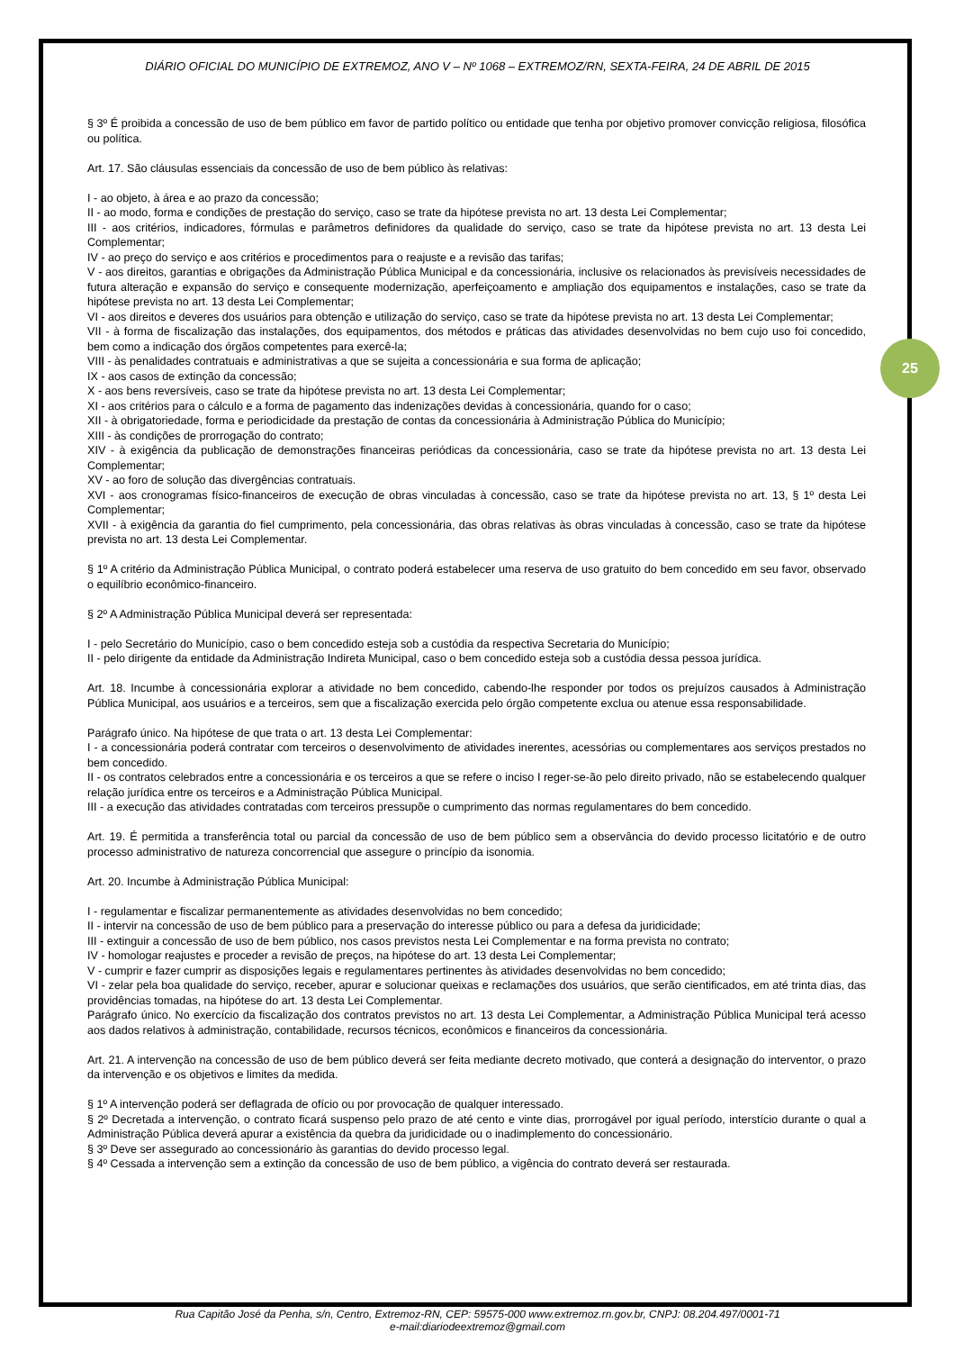25
DIÁRIO OFICIAL DO MUNICÍPIO DE EXTREMOZ, ANO V – Nº 1068 – EXTREMOZ/RN, SEXTA-FEIRA, 24 DE ABRIL DE 2015
§ 3º É proibida a concessão de uso de bem público em favor de partido político ou entidade que tenha por objetivo promover convicção religiosa, filosófica ou política.
Art. 17. São cláusulas essenciais da concessão de uso de bem público às relativas:
I - ao objeto, à área e ao prazo da concessão;
II - ao modo, forma e condições de prestação do serviço, caso se trate da hipótese prevista no art. 13 desta Lei Complementar;
III - aos critérios, indicadores, fórmulas e parâmetros definidores da qualidade do serviço, caso se trate da hipótese prevista no art. 13 desta Lei Complementar;
IV - ao preço do serviço e aos critérios e procedimentos para o reajuste e a revisão das tarifas;
V - aos direitos, garantias e obrigações da Administração Pública Municipal e da concessionária, inclusive os relacionados às previsíveis necessidades de futura alteração e expansão do serviço e consequente modernização, aperfeiçoamento e ampliação dos equipamentos e instalações, caso se trate da hipótese prevista no art. 13 desta Lei Complementar;
VI - aos direitos e deveres dos usuários para obtenção e utilização do serviço, caso se trate da hipótese prevista no art. 13 desta Lei Complementar;
VII - à forma de fiscalização das instalações, dos equipamentos, dos métodos e práticas das atividades desenvolvidas no bem cujo uso foi concedido, bem como a indicação dos órgãos competentes para exercê-la;
VIII - às penalidades contratuais e administrativas a que se sujeita a concessionária e sua forma de aplicação;
IX - aos casos de extinção da concessão;
X - aos bens reversíveis, caso se trate da hipótese prevista no art. 13 desta Lei Complementar;
XI - aos critérios para o cálculo e a forma de pagamento das indenizações devidas à concessionária, quando for o caso;
XII - à obrigatoriedade, forma e periodicidade da prestação de contas da concessionária à Administração Pública do Município;
XIII - às condições de prorrogação do contrato;
XIV - à exigência da publicação de demonstrações financeiras periódicas da concessionária, caso se trate da hipótese prevista no art. 13 desta Lei Complementar;
XV - ao foro de solução das divergências contratuais.
XVI - aos cronogramas físico-financeiros de execução de obras vinculadas à concessão, caso se trate da hipótese prevista no art. 13, § 1º desta Lei Complementar;
XVII - à exigência da garantia do fiel cumprimento, pela concessionária, das obras relativas às obras vinculadas à concessão, caso se trate da hipótese prevista no art. 13 desta Lei Complementar.
§ 1º A critério da Administração Pública Municipal, o contrato poderá estabelecer uma reserva de uso gratuito do bem concedido em seu favor, observado o equilíbrio econômico-financeiro.
§ 2º A Administração Pública Municipal deverá ser representada:
I - pelo Secretário do Município, caso o bem concedido esteja sob a custódia da respectiva Secretaria do Município;
II - pelo dirigente da entidade da Administração Indireta Municipal, caso o bem concedido esteja sob a custódia dessa pessoa jurídica.
Art. 18. Incumbe à concessionária explorar a atividade no bem concedido, cabendo-lhe responder por todos os prejuízos causados à Administração Pública Municipal, aos usuários e a terceiros, sem que a fiscalização exercida pelo órgão competente exclua ou atenue essa responsabilidade.
Parágrafo único. Na hipótese de que trata o art. 13 desta Lei Complementar:
I - a concessionária poderá contratar com terceiros o desenvolvimento de atividades inerentes, acessórias ou complementares aos serviços prestados no bem concedido.
II - os contratos celebrados entre a concessionária e os terceiros a que se refere o inciso I reger-se-ão pelo direito privado, não se estabelecendo qualquer relação jurídica entre os terceiros e a Administração Pública Municipal.
III - a execução das atividades contratadas com terceiros pressupõe o cumprimento das normas regulamentares do bem concedido.
Art. 19. É permitida a transferência total ou parcial da concessão de uso de bem público sem a observância do devido processo licitatório e de outro processo administrativo de natureza concorrencial que assegure o princípio da isonomia.
Art. 20. Incumbe à Administração Pública Municipal:
I - regulamentar e fiscalizar permanentemente as atividades desenvolvidas no bem concedido;
II - intervir na concessão de uso de bem público para a preservação do interesse público ou para a defesa da juridicidade;
III - extinguir a concessão de uso de bem público, nos casos previstos nesta Lei Complementar e na forma prevista no contrato;
IV - homologar reajustes e proceder a revisão de preços, na hipótese do art. 13 desta Lei Complementar;
V - cumprir e fazer cumprir as disposições legais e regulamentares pertinentes às atividades desenvolvidas no bem concedido;
VI - zelar pela boa qualidade do serviço, receber, apurar e solucionar queixas e reclamações dos usuários, que serão cientificados, em até trinta dias, das providências tomadas, na hipótese do art. 13 desta Lei Complementar.
Parágrafo único. No exercício da fiscalização dos contratos previstos no art. 13 desta Lei Complementar, a Administração Pública Municipal terá acesso aos dados relativos à administração, contabilidade, recursos técnicos, econômicos e financeiros da concessionária.
Art. 21. A intervenção na concessão de uso de bem público deverá ser feita mediante decreto motivado, que conterá a designação do interventor, o prazo da intervenção e os objetivos e limites da medida.
§ 1º A intervenção poderá ser deflagrada de ofício ou por provocação de qualquer interessado.
§ 2º Decretada a intervenção, o contrato ficará suspenso pelo prazo de até cento e vinte dias, prorrogável por igual período, interstício durante o qual a Administração Pública deverá apurar a existência da quebra da juridicidade ou o inadimplemento do concessionário.
§ 3º Deve ser assegurado ao concessionário às garantias do devido processo legal.
§ 4º Cessada a intervenção sem a extinção da concessão de uso de bem público, a vigência do contrato deverá ser restaurada.
Rua Capitão José da Penha, s/n, Centro, Extremoz-RN, CEP: 59575-000 www.extremoz.rn.gov.br, CNPJ: 08.204.497/0001-71
e-mail:diariodeextremoz@gmail.com